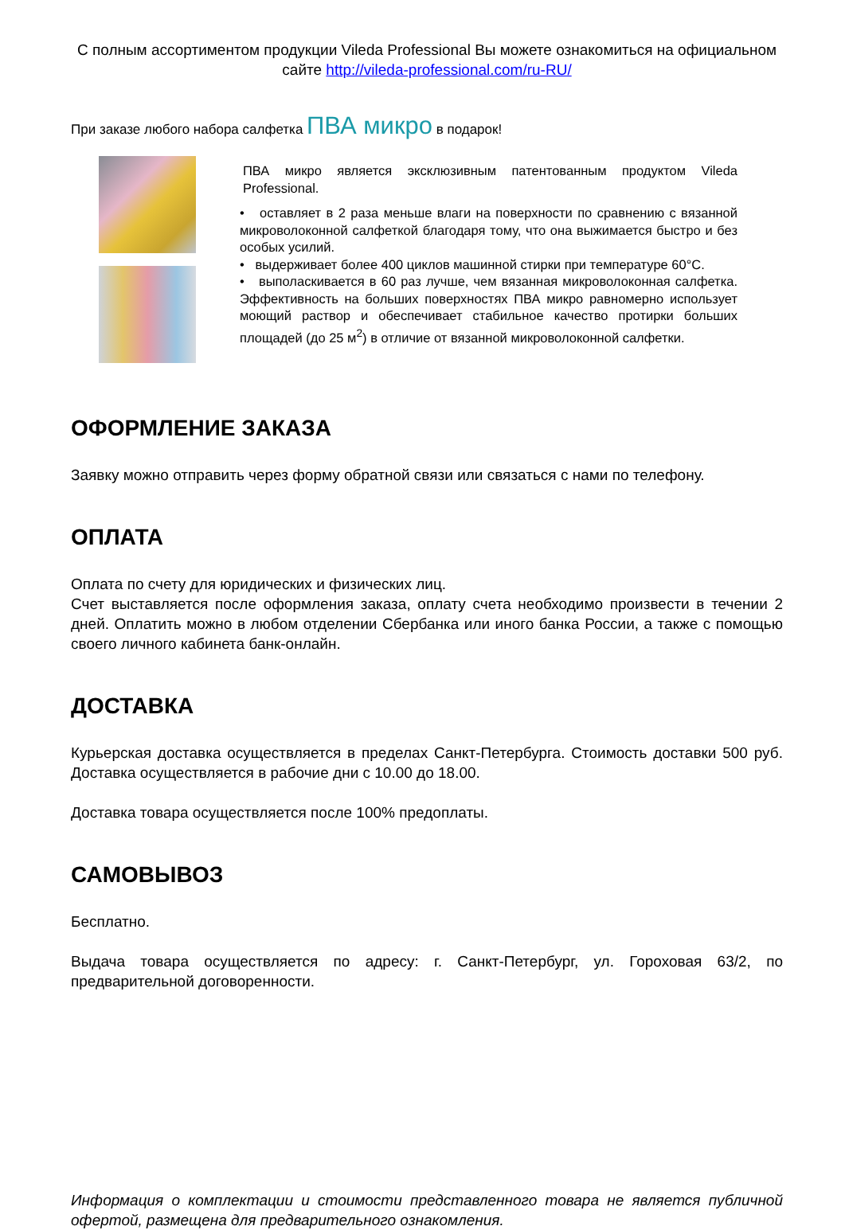С полным ассортиментом продукции Vileda Professional Вы можете ознакомиться на официальном сайте http://vileda-professional.com/ru-RU/
При заказе любого набора салфетка ПВА микро в подарок!
ПВА микро является эксклюзивным патентованным продуктом Vileda Professional.
• оставляет в 2 раза меньше влаги на поверхности по сравнению с вязанной микроволоконной салфеткой благодаря тому, что она выжимается быстро и без особых усилий.
• выдерживает более 400 циклов машинной стирки при температуре 60°С.
• выполаскивается в 60 раз лучше, чем вязанная микроволоконная салфетка. Эффективность на больших поверхностях ПВА микро равномерно использует моющий раствор и обеспечивает стабильное качество протирки больших площадей (до 25 м<sup>2</sup>) в отличие от вязанной микроволоконной салфетки.
ОФОРМЛЕНИЕ ЗАКАЗА
Заявку можно отправить через форму обратной связи или связаться с нами по телефону.
ОПЛАТА
Оплата по счету для юридических и физических лиц.
Счет выставляется после оформления заказа, оплату счета необходимо произвести в течении 2 дней. Оплатить можно в любом отделении Сбербанка или иного банка России, а также с помощью своего личного кабинета банк-онлайн.
ДОСТАВКА
Курьерская доставка осуществляется в пределах Санкт-Петербурга. Стоимость доставки 500 руб. Доставка осуществляется в рабочие дни с 10.00 до 18.00.
Доставка товара осуществляется после 100% предоплаты.
САМОВЫВОЗ
Бесплатно.
Выдача товара осуществляется по адресу: г. Санкт-Петербург, ул. Гороховая 63/2, по предварительной договоренности.
Информация о комплектации и стоимости представленного товара не является публичной офертой, размещена для предварительного ознакомления.